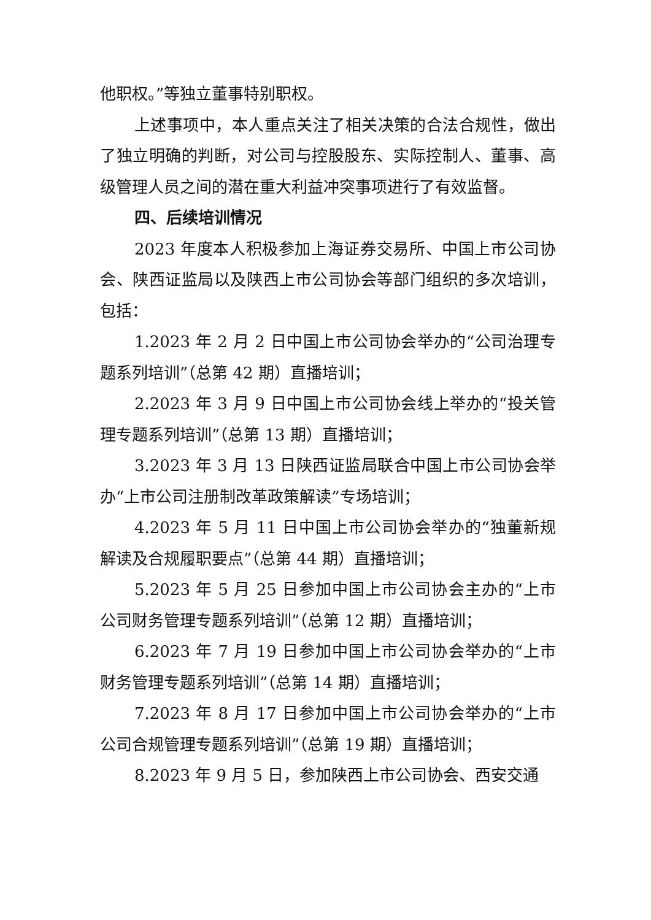他职权。”等独立董事特别职权。
上述事项中，本人重点关注了相关决策的合法合规性，做出了独立明确的判断，对公司与控股股东、实际控制人、董事、高级管理人员之间的潜在重大利益冲突事项进行了有效监督。
四、后续培训情况
2023 年度本人积极参加上海证券交易所、中国上市公司协会、陕西证监局以及陕西上市公司协会等部门组织的多次培训，包括：
1.2023 年 2 月 2 日中国上市公司协会举办的“公司治理专题系列培训”（总第 42 期）直播培训；
2.2023 年 3 月 9 日中国上市公司协会线上举办的“投关管理专题系列培训”（总第 13 期）直播培训；
3.2023 年 3 月 13 日陕西证监局联合中国上市公司协会举办“上市公司注册制改革政策解读”专场培训；
4.2023 年 5 月 11 日中国上市公司协会举办的“独董新规解读及合规履职要点”（总第 44 期）直播培训；
5.2023 年 5 月 25 日参加中国上市公司协会主办的“上市公司财务管理专题系列培训”（总第 12 期）直播培训；
6.2023 年 7 月 19 日参加中国上市公司协会举办的“上市财务管理专题系列培训”（总第 14 期）直播培训；
7.2023 年 8 月 17 日参加中国上市公司协会举办的“上市公司合规管理专题系列培训”（总第 19 期）直播培训；
8.2023 年 9 月 5 日，参加陕西上市公司协会、西安交通